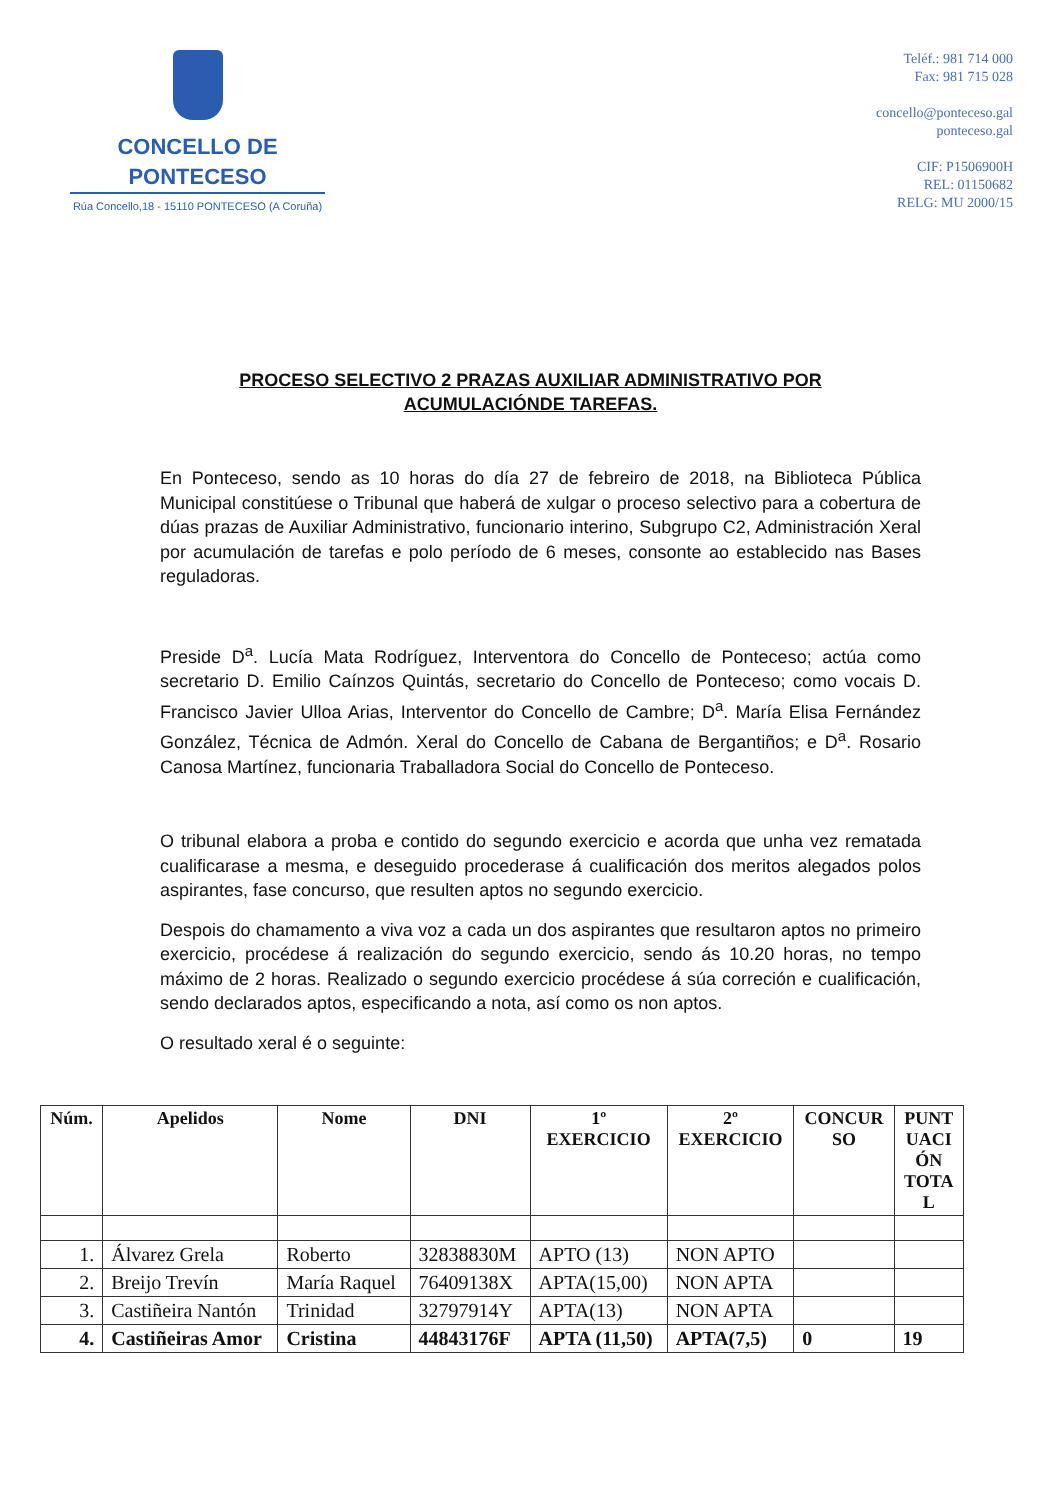CONCELLO DE
PONTECESO
Rúa Concello,18 - 15110 PONTECESO (A Coruña)
Teléf.: 981 714 000
Fax: 981 715 028
concello@ponteceso.gal
ponteceso.gal
CIF: P1506900H
REL: 01150682
RELG: MU 2000/15
PROCESO SELECTIVO 2 PRAZAS AUXILIAR ADMINISTRATIVO POR
ACUMULACIÓNDE TAREFAS.
En Ponteceso, sendo as 10 horas do día 27 de febreiro de 2018, na Biblioteca Pública Municipal constitúese o Tribunal que haberá de xulgar o proceso selectivo para a cobertura de dúas prazas de Auxiliar Administrativo, funcionario interino, Subgrupo C2, Administración Xeral por acumulación de tarefas e polo período de 6 meses, consonte ao establecido nas Bases reguladoras.
Preside D<sup>a</sup>. Lucía Mata Rodríguez, Interventora do Concello de Ponteceso; actúa como secretario D. Emilio Caínzos Quintás, secretario do Concello de Ponteceso; como vocais D. Francisco Javier Ulloa Arias, Interventor do Concello de Cambre; D<sup>a</sup>. María Elisa Fernández González, Técnica de Admón. Xeral do Concello de Cabana de Bergantiños; e D<sup>a</sup>. Rosario Canosa Martínez, funcionaria Traballadora Social do Concello de Ponteceso.
O tribunal elabora a proba e contido do segundo exercicio e acorda que unha vez rematada cualificarase a mesma, e deseguido procederase á cualificación dos meritos alegados polos aspirantes, fase concurso, que resulten aptos no segundo exercicio.
Despois do chamamento a viva voz a cada un dos aspirantes que resultaron aptos no primeiro exercicio, procédese á realización do segundo exercicio, sendo ás 10.20 horas, no tempo máximo de 2 horas. Realizado o segundo exercicio procédese á súa correción e cualificación, sendo declarados aptos, especificando a nota, así como os non aptos.
O resultado xeral é o seguinte:
| Núm. | Apelidos | Nome | DNI | 1º EXERCICIO | 2º EXERCICIO | CONCUR SO | PUNT UACI ÓN TOTA L |
| --- | --- | --- | --- | --- | --- | --- | --- |
| 1. | Álvarez Grela | Roberto | 32838830M | APTO (13) | NON APTO | | |
| 2. | Breijo Trevín | María Raquel | 76409138X | APTA(15,00) | NON APTA | | |
| 3. | Castiñeira Nantón | Trinidad | 32797914Y | APTA(13) | NON APTA | | |
| 4. | Castiñeiras Amor | Cristina | 44843176F | APTA (11,50) | APTA(7,5) | 0 | 19 |